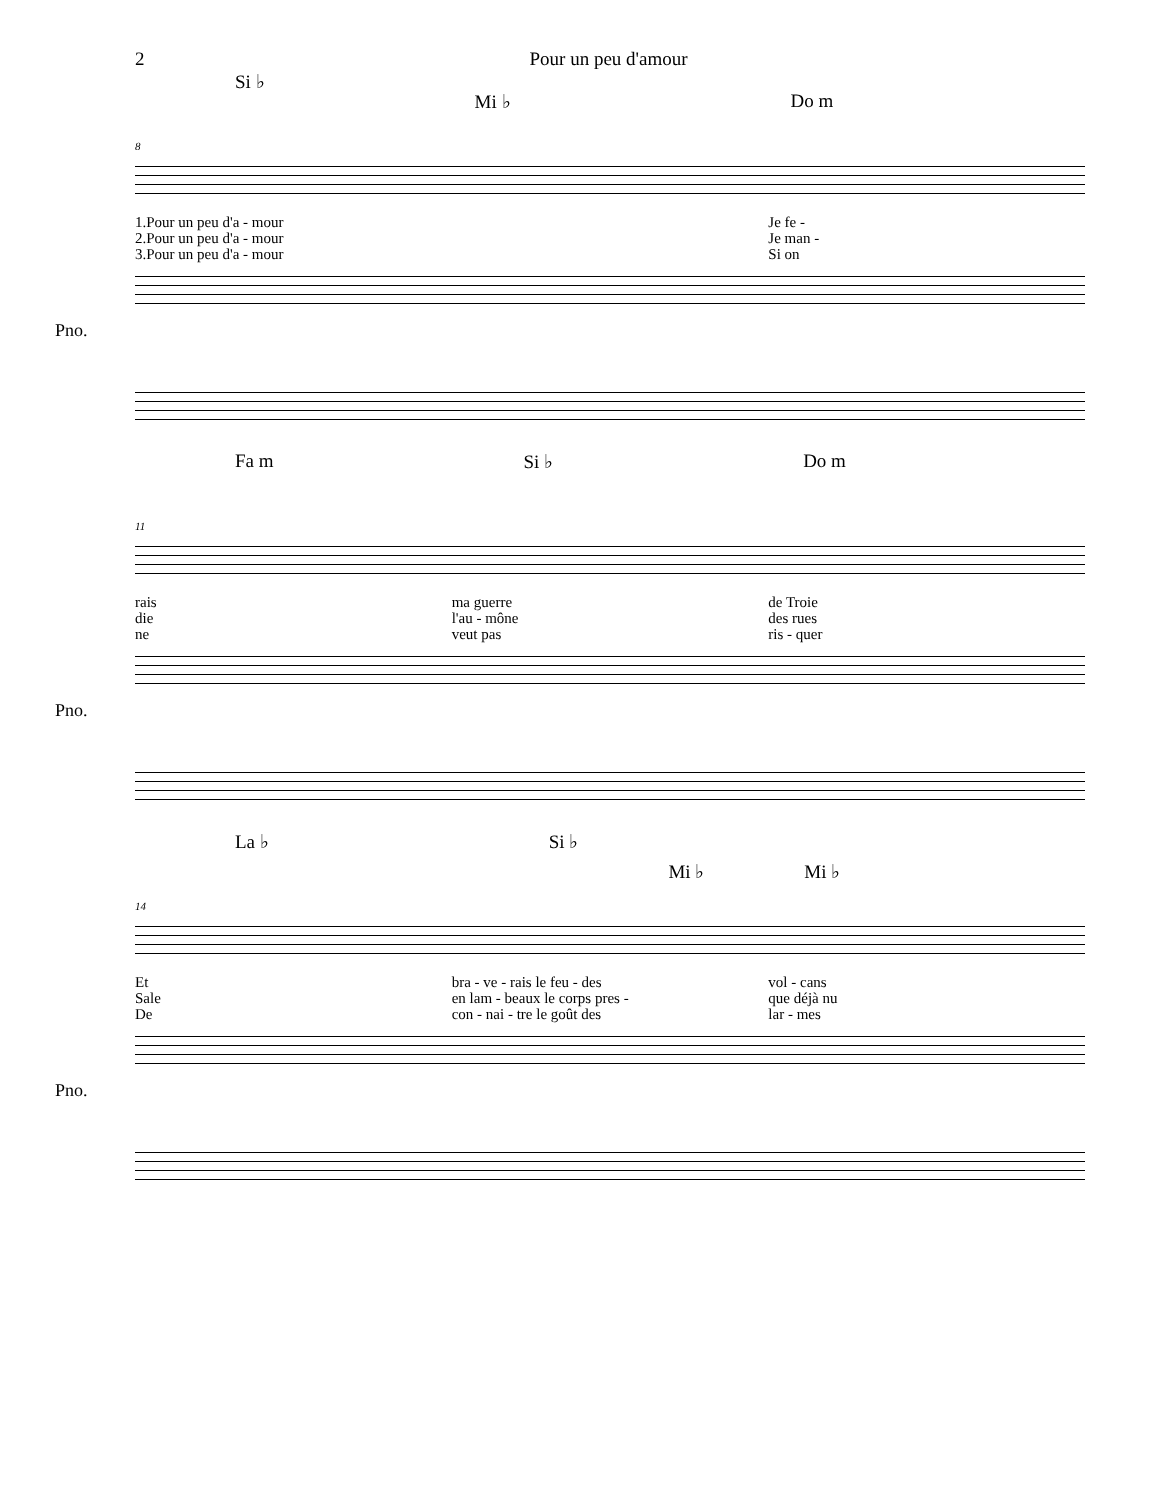2 Pour un peu d'amour
Si ♭ Mi ♭ Do m
8
1.Pour un peu d'a - mour
2.Pour un peu d'a - mour
3.Pour un peu d'a - mour
Je fe -
Je man -
Si on
Pno.
Fa m Si ♭ Do m
11
rais
die
ne
ma guerre
l'au - mône
veut pas
de Troie
des rues
ris - quer
Pno.
La ♭ Si ♭ Mi ♭ Mi ♭
14
Et
Sale
De
bra - ve - rais le feu - des
en lam - beaux le corps pres -
con - nai - tre le goût des
vol - cans
que déjà nu
lar - mes
Pno.